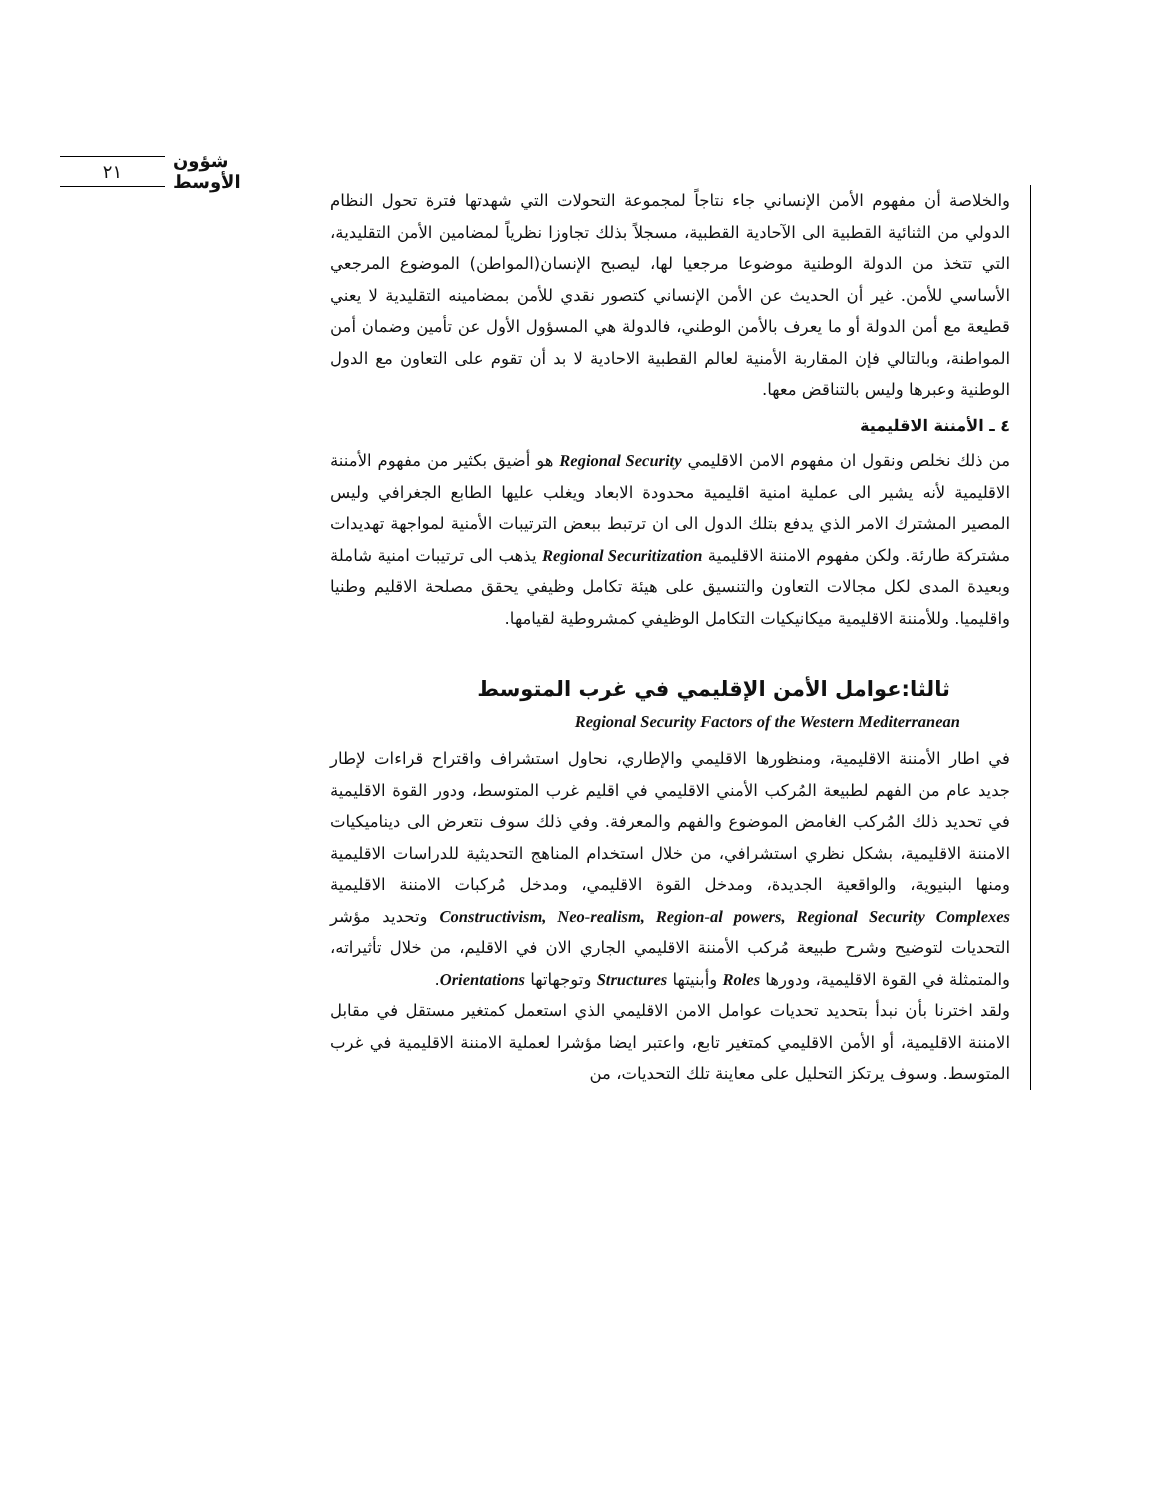٢١
شؤون الأوسط
والخلاصة أن مفهوم الأمن الإنساني جاء نتاجاً لمجموعة التحولات التي شهدتها فترة تحول النظام الدولي من الثنائية القطبية الى الآحادية القطبية، مسجلاً بذلك تجاوزا نظرياً لمضامين الأمن التقليدية، التي تتخذ من الدولة الوطنية موضوعا مرجعيا لها، ليصبح الإنسان(المواطن) الموضوع المرجعي الأساسي للأمن. غير أن الحديث عن الأمن الإنساني كتصور نقدي للأمن بمضامينه التقليدية لا يعني قطيعة مع أمن الدولة أو ما يعرف بالأمن الوطني، فالدولة هي المسؤول الأول عن تأمين وضمان أمن المواطنة، وبالتالي فإن المقاربة الأمنية لعالم القطبية الاحادية لا بد أن تقوم على التعاون مع الدول الوطنية وعبرها وليس بالتناقض معها.
٤ ـ الأمننة الاقليمية
من ذلك نخلص ونقول ان مفهوم الامن الاقليمي Regional Security هو أضيق بكثير من مفهوم الأمننة الاقليمية لأنه يشير الى عملية امنية اقليمية محدودة الابعاد ويغلب عليها الطابع الجغرافي وليس المصير المشترك الامر الذي يدفع بتلك الدول الى ان ترتبط ببعض الترتيبات الأمنية لمواجهة تهديدات مشتركة طارئة. ولكن مفهوم الامننة الاقليمية Regional Securitization يذهب الى ترتيبات امنية شاملة وبعيدة المدى لكل مجالات التعاون والتنسيق على هيئة تكامل وظيفي يحقق مصلحة الاقليم وطنيا واقليميا. وللأمننة الاقليمية ميكانيكيات التكامل الوظيفي كمشروطية لقيامها.
ثالثا:عوامل الأمن الإقليمي في غرب المتوسط
Regional Security Factors of the Western Mediterranean
في اطار الأمننة الاقليمية، ومنظورها الاقليمي والإطاري، نحاول استشراف واقتراح قراءات لإطار جديد عام من الفهم لطبيعة المُركب الأمني الاقليمي في اقليم غرب المتوسط، ودور القوة الاقليمية في تحديد ذلك المُركب الغامض الموضوع والفهم والمعرفة. وفي ذلك سوف نتعرض الى ديناميكيات الامننة الاقليمية، بشكل نظري استشرافي، من خلال استخدام المناهج التحديثية للدراسات الاقليمية ومنها البنيوية، والواقعية الجديدة، ومدخل القوة الاقليمي، ومدخل مُركبات الامننة الاقليمية Constructivism, Neo-realism, Region-al powers, Regional Security Complexes وتحديد مؤشر التحديات لتوضيح وشرح طبيعة مُركب الأمننة الاقليمي الجاري الان في الاقليم، من خلال تأثيراته، والمتمثلة في القوة الاقليمية، ودورها Roles وأبنيتها Structures وتوجهاتها Orientations.
ولقد اخترنا بأن نبدأ بتحديد تحديات عوامل الامن الاقليمي الذي استعمل كمتغير مستقل في مقابل الامننة الاقليمية، أو الأمن الاقليمي كمتغير تابع، واعتبر ايضا مؤشرا لعملية الامننة الاقليمية في غرب المتوسط. وسوف يرتكز التحليل على معاينة تلك التحديات، من